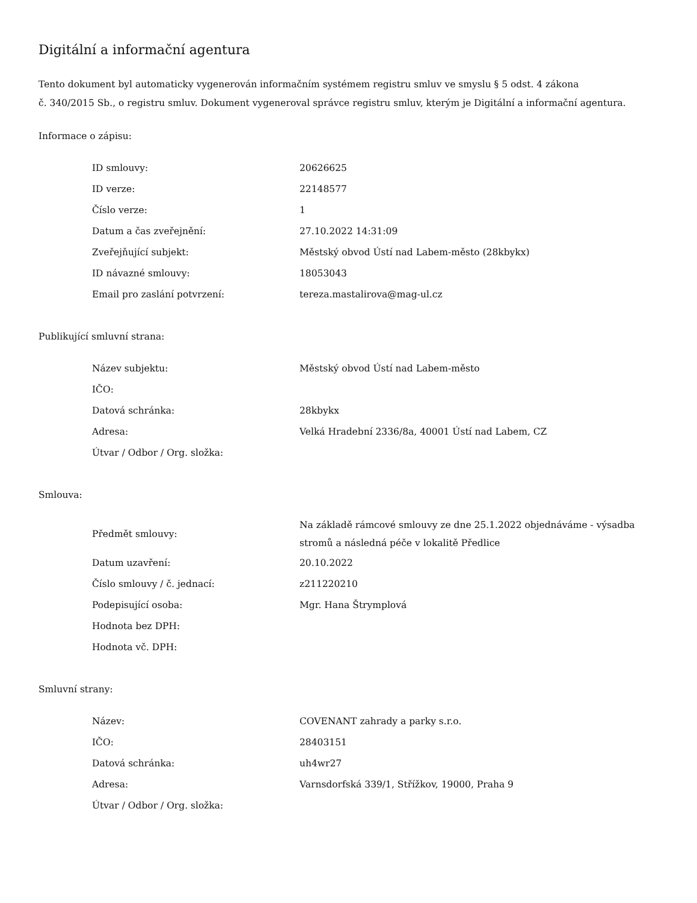Digitální a informační agentura
Tento dokument byl automaticky vygenerován informačním systémem registru smluv ve smyslu § 5 odst. 4 zákona
č. 340/2015 Sb., o registru smluv. Dokument vygeneroval správce registru smluv, kterým je Digitální a informační agentura.
Informace o zápisu:
| ID smlouvy: | 20626625 |
| ID verze: | 22148577 |
| Číslo verze: | 1 |
| Datum a čas zveřejnění: | 27.10.2022 14:31:09 |
| Zveřejňující subjekt: | Městský obvod Ústí nad Labem-město (28kbykx) |
| ID návazné smlouvy: | 18053043 |
| Email pro zaslání potvrzení: | tereza.mastalirova@mag-ul.cz |
Publikující smluvní strana:
| Název subjektu: | Městský obvod Ústí nad Labem-město |
| IČO: | |
| Datová schránka: | 28kbykx |
| Adresa: | Velká Hradební 2336/8a, 40001 Ústí nad Labem, CZ |
| Útvar / Odbor / Org. složka: | |
Smlouva:
| Předmět smlouvy: | Na základě rámcové smlouvy ze dne 25.1.2022 objednáváme - výsadba stromů a následná péče v lokalitě Předlice |
| Datum uzavření: | 20.10.2022 |
| Číslo smlouvy / č. jednací: | z211220210 |
| Podepisující osoba: | Mgr. Hana Štrymplová |
| Hodnota bez DPH: | |
| Hodnota vč. DPH: | |
Smluvní strany:
| Název: | COVENANT zahrady a parky s.r.o. |
| IČO: | 28403151 |
| Datová schránka: | uh4wr27 |
| Adresa: | Varnsdorfská 339/1, Střížkov, 19000, Praha 9 |
| Útvar / Odbor / Org. složka: | |